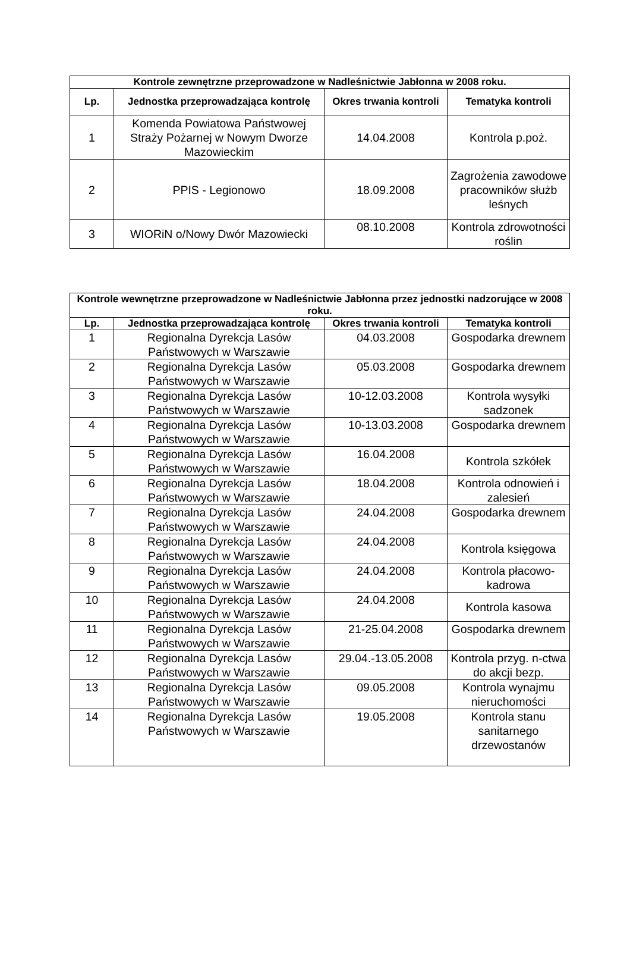| Kontrole zewnętrzne przeprowadzone w Nadleśnictwie Jabłonna w 2008 roku. | | | |
| --- | --- | --- | --- |
| Lp. | Jednostka przeprowadzająca kontrolę | Okres trwania kontroli | Tematyka kontroli |
| 1 | Komenda Powiatowa Państwowej Straży Pożarnej w Nowym Dworze Mazowieckim | 14.04.2008 | Kontrola p.poż. |
| 2 | PPIS - Legionowo | 18.09.2008 | Zagrożenia zawodowe pracowników służb leśnych |
| 3 | WIORiN o/Nowy Dwór Mazowiecki | 08.10.2008 | Kontrola zdrowotności roślin |
| Kontrole wewnętrzne przeprowadzone w Nadleśnictwie Jabłonna przez jednostki nadzorujące w 2008 roku. | | | |
| --- | --- | --- | --- |
| Lp. | Jednostka przeprowadzająca kontrolę | Okres trwania kontroli | Tematyka kontroli |
| 1 | Regionalna Dyrekcja Lasów Państwowych w Warszawie | 04.03.2008 | Gospodarka drewnem |
| 2 | Regionalna Dyrekcja Lasów Państwowych w Warszawie | 05.03.2008 | Gospodarka drewnem |
| 3 | Regionalna Dyrekcja Lasów Państwowych w Warszawie | 10-12.03.2008 | Kontrola wysyłki sadzonek |
| 4 | Regionalna Dyrekcja Lasów Państwowych w Warszawie | 10-13.03.2008 | Gospodarka drewnem |
| 5 | Regionalna Dyrekcja Lasów Państwowych w Warszawie | 16.04.2008 | Kontrola szkółek |
| 6 | Regionalna Dyrekcja Lasów Państwowych w Warszawie | 18.04.2008 | Kontrola odnowień i zalesień |
| 7 | Regionalna Dyrekcja Lasów Państwowych w Warszawie | 24.04.2008 | Gospodarka drewnem |
| 8 | Regionalna Dyrekcja Lasów Państwowych w Warszawie | 24.04.2008 | Kontrola księgowa |
| 9 | Regionalna Dyrekcja Lasów Państwowych w Warszawie | 24.04.2008 | Kontrola płacowo-kadrowa |
| 10 | Regionalna Dyrekcja Lasów Państwowych w Warszawie | 24.04.2008 | Kontrola kasowa |
| 11 | Regionalna Dyrekcja Lasów Państwowych w Warszawie | 21-25.04.2008 | Gospodarka drewnem |
| 12 | Regionalna Dyrekcja Lasów Państwowych w Warszawie | 29.04.-13.05.2008 | Kontrola przyg. n-ctwa do akcji bezp. |
| 13 | Regionalna Dyrekcja Lasów Państwowych w Warszawie | 09.05.2008 | Kontrola wynajmu nieruchomości |
| 14 | Regionalna Dyrekcja Lasów Państwowych w Warszawie | 19.05.2008 | Kontrola stanu sanitarnego drzewostanów |